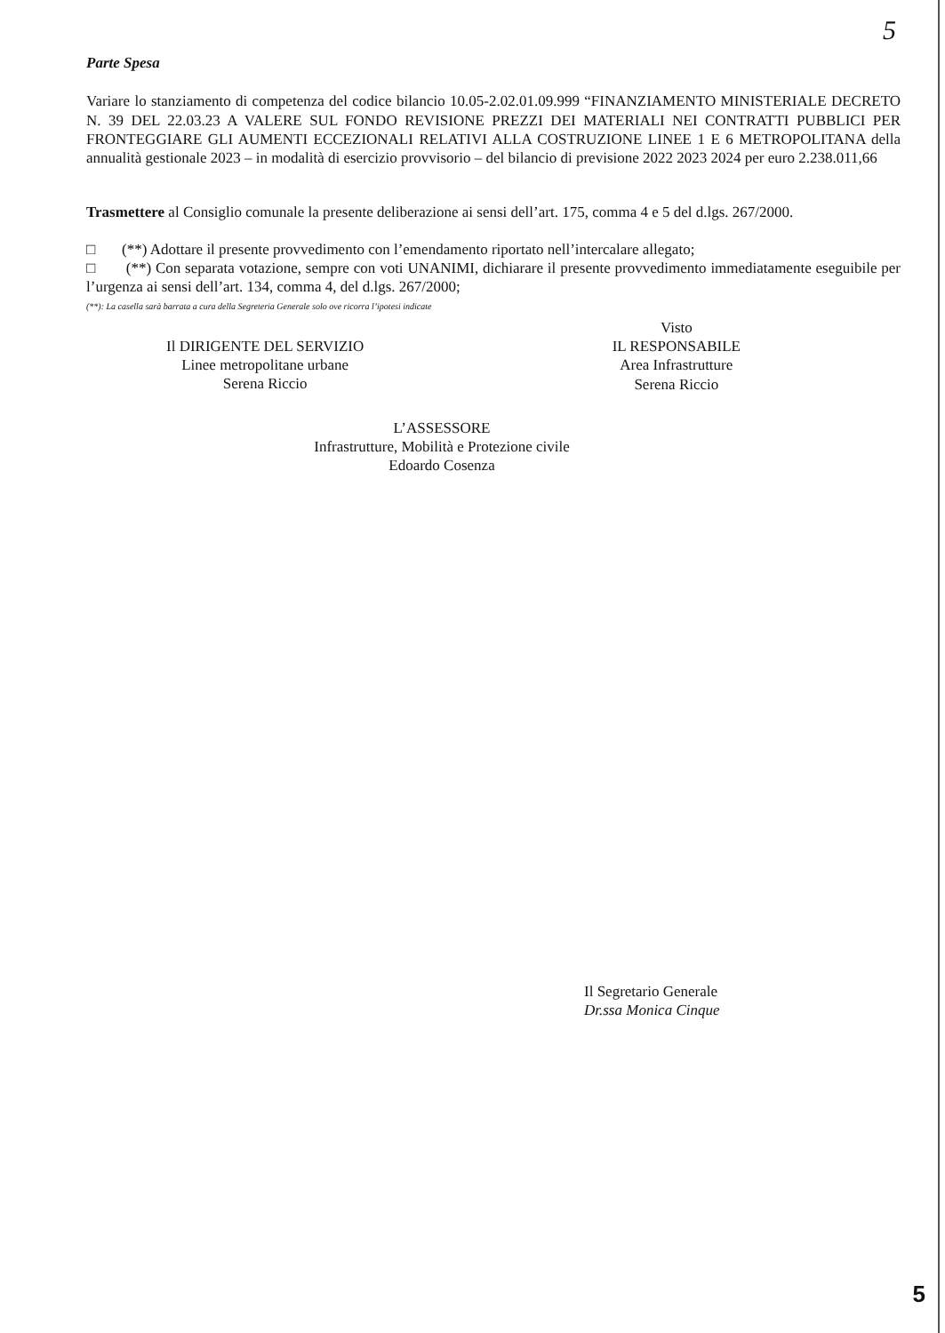5
Parte Spesa
Variare lo stanziamento di competenza del codice bilancio 10.05-2.02.01.09.999 “FINANZIAMENTO MINISTERIALE DECRETO N. 39 DEL 22.03.23 A VALERE SUL FONDO REVISIONE PREZZI DEI MATERIALI NEI CONTRATTI PUBBLICI PER FRONTEGGIARE GLI AUMENTI ECCEZIONALI RELATIVI ALLA COSTRUZIONE LINEE 1 E 6 METROPOLITANA della annualità gestionale 2023 – in modalità di esercizio provvisorio – del bilancio di previsione 2022 2023 2024 per euro 2.238.011,66
Trasmettere al Consiglio comunale la presente deliberazione ai sensi dell’art. 175, comma 4 e 5 del d.lgs. 267/2000.
□ (**) Adottare il presente provvedimento con l’emendamento riportato nell’intercalare allegato;
□ (**) Con separata votazione, sempre con voti UNANIMI, dichiarare il presente provvedimento immediatamente eseguibile per l’urgenza ai sensi dell’art. 134, comma 4, del d.lgs. 267/2000;
(**): La casella sarà barrata a cura della Segreteria Generale solo ove ricorra l’ipotesi indicate
Il DIRIGENTE DEL SERVIZIO
Linee metropolitane urbane
Serena Riccio
Visto
IL RESPONSABILE
Area Infrastrutture
Serena Riccio
L’ASSESSORE
Infrastrutture, Mobilità e Protezione civile
Edoardo Cosenza
Il Segretario Generale
Dr.ssa Monica Cinque
5